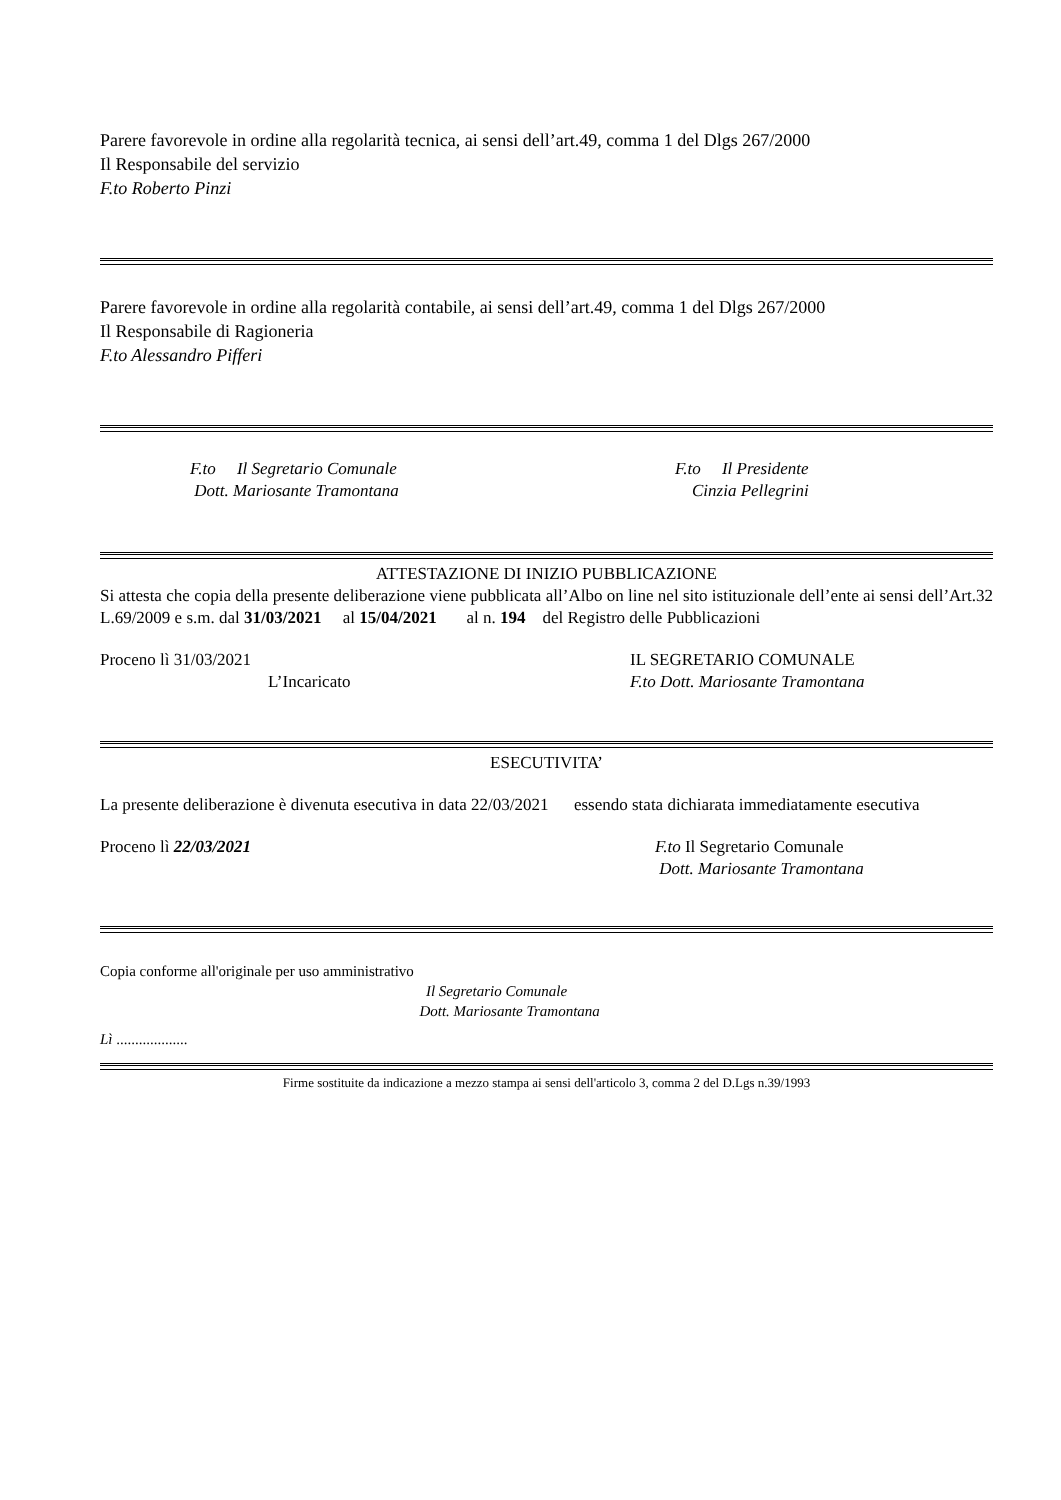Parere favorevole in ordine alla regolarità tecnica, ai sensi dell’art.49, comma 1 del Dlgs 267/2000
Il Responsabile del servizio
F.to Roberto Pinzi
Parere favorevole in ordine alla regolarità contabile, ai sensi dell’art.49, comma 1 del Dlgs 267/2000
Il Responsabile di Ragioneria
F.to Alessandro Pifferi
F.to Il Segretario Comunale
Dott. Mariosante Tramontana
F.to Il Presidente
Cinzia Pellegrini
ATTESTAZIONE DI INIZIO PUBBLICAZIONE
Si attesta che copia della presente deliberazione viene pubblicata all’Albo on line nel sito istituzionale dell’ente ai sensi dell’Art.32 L.69/2009 e s.m. dal 31/03/2021 al 15/04/2021 al n. 194 del Registro delle Pubblicazioni
Proceno lì 31/03/2021
L’Incaricato
IL SEGRETARIO COMUNALE
F.to Dott. Mariosante Tramontana
ESECUTIVITA’
La presente deliberazione è divenuta esecutiva in data 22/03/2021 essendo stata dichiarata immediatamente esecutiva
Proceno lì 22/03/2021 F.to Il Segretario Comunale
Dott. Mariosante Tramontana
Copia conforme all'originale per uso amministrativo
Il Segretario Comunale
Dott. Mariosante Tramontana
Lì ...................
Firme sostituite da indicazione a mezzo stampa ai sensi dell'articolo 3, comma 2 del D.Lgs n.39/1993